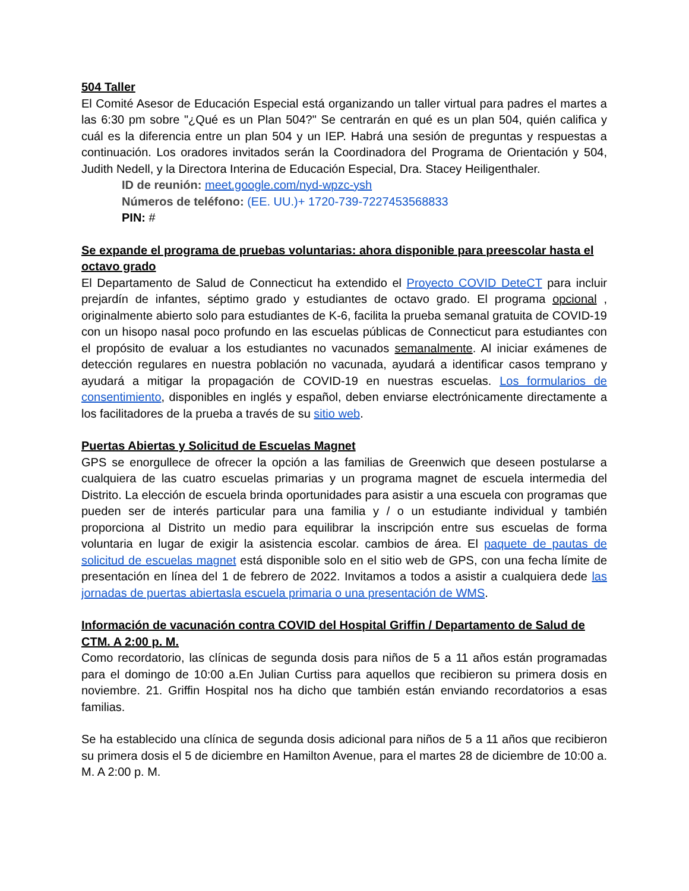504 Taller
El Comité Asesor de Educación Especial está organizando un taller virtual para padres el martes a las 6:30 pm sobre "¿Qué es un Plan 504?" Se centrarán en qué es un plan 504, quién califica y cuál es la diferencia entre un plan 504 y un IEP. Habrá una sesión de preguntas y respuestas a continuación. Los oradores invitados serán la Coordinadora del Programa de Orientación y 504, Judith Nedell, y la Directora Interina de Educación Especial, Dra. Stacey Heiligenthaler.
ID de reunión: meet.google.com/nyd-wpzc-ysh
Números de teléfono: (EE. UU.)+ 1720-739-7227453568833
PIN: #
Se expande el programa de pruebas voluntarias: ahora disponible para preescolar hasta el octavo grado
El Departamento de Salud de Connecticut ha extendido el Proyecto COVID DeteCT para incluir prejardín de infantes, séptimo grado y estudiantes de octavo grado. El programa opcional , originalmente abierto solo para estudiantes de K-6, facilita la prueba semanal gratuita de COVID-19 con un hisopo nasal poco profundo en las escuelas públicas de Connecticut para estudiantes con el propósito de evaluar a los estudiantes no vacunados semanalmente. Al iniciar exámenes de detección regulares en nuestra población no vacunada, ayudará a identificar casos temprano y ayudará a mitigar la propagación de COVID-19 en nuestras escuelas. Los formularios de consentimiento, disponibles en inglés y español, deben enviarse electrónicamente directamente a los facilitadores de la prueba a través de su sitio web.
Puertas Abiertas y Solicitud de Escuelas Magnet
GPS se enorgullece de ofrecer la opción a las familias de Greenwich que deseen postularse a cualquiera de las cuatro escuelas primarias y un programa magnet de escuela intermedia del Distrito. La elección de escuela brinda oportunidades para asistir a una escuela con programas que pueden ser de interés particular para una familia y / o un estudiante individual y también proporciona al Distrito un medio para equilibrar la inscripción entre sus escuelas de forma voluntaria en lugar de exigir la asistencia escolar. cambios de área. El paquete de pautas de solicitud de escuelas magnet está disponible solo en el sitio web de GPS, con una fecha límite de presentación en línea del 1 de febrero de 2022. Invitamos a todos a asistir a cualquiera dede las jornadas de puertas abiertasla escuela primaria o una presentación de WMS.
Información de vacunación contra COVID del Hospital Griffin / Departamento de Salud de CTM. A 2:00 p. M.
Como recordatorio, las clínicas de segunda dosis para niños de 5 a 11 años están programadas para el domingo de 10:00 a.En Julian Curtiss para aquellos que recibieron su primera dosis en noviembre. 21. Griffin Hospital nos ha dicho que también están enviando recordatorios a esas familias.
Se ha establecido una clínica de segunda dosis adicional para niños de 5 a 11 años que recibieron su primera dosis el 5 de diciembre en Hamilton Avenue, para el martes 28 de diciembre de 10:00 a. M. A 2:00 p. M.